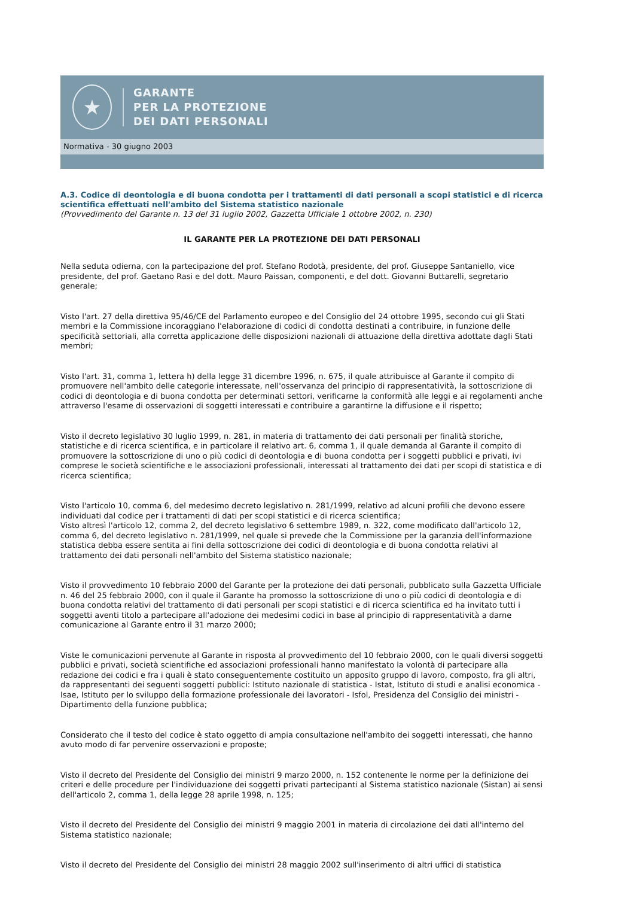★
GARANTE
PER LA PROTEZIONE
DEI DATI PERSONALI
Normativa - 30 giugno 2003
A.3. Codice di deontologia e di buona condotta per i trattamenti di dati personali a scopi statistici e di ricerca scientifica effettuati nell'ambito del Sistema statistico nazionale
(Provvedimento del Garante n. 13 del 31 luglio 2002, Gazzetta Ufficiale 1 ottobre 2002, n. 230)
IL GARANTE PER LA PROTEZIONE DEI DATI PERSONALI
Nella seduta odierna, con la partecipazione del prof. Stefano Rodotà, presidente, del prof. Giuseppe Santaniello, vice presidente, del prof. Gaetano Rasi e del dott. Mauro Paissan, componenti, e del dott. Giovanni Buttarelli, segretario generale;
Visto l'art. 27 della direttiva 95/46/CE del Parlamento europeo e del Consiglio del 24 ottobre 1995, secondo cui gli Stati membri e la Commissione incoraggiano l'elaborazione di codici di condotta destinati a contribuire, in funzione delle specificità settoriali, alla corretta applicazione delle disposizioni nazionali di attuazione della direttiva adottate dagli Stati membri;
Visto l'art. 31, comma 1, lettera h) della legge 31 dicembre 1996, n. 675, il quale attribuisce al Garante il compito di promuovere nell'ambito delle categorie interessate, nell'osservanza del principio di rappresentatività, la sottoscrizione di codici di deontologia e di buona condotta per determinati settori, verificarne la conformità alle leggi e ai regolamenti anche attraverso l'esame di osservazioni di soggetti interessati e contribuire a garantirne la diffusione e il rispetto;
Visto il decreto legislativo 30 luglio 1999, n. 281, in materia di trattamento dei dati personali per finalità storiche, statistiche e di ricerca scientifica, e in particolare il relativo art. 6, comma 1, il quale demanda al Garante il compito di promuovere la sottoscrizione di uno o più codici di deontologia e di buona condotta per i soggetti pubblici e privati, ivi comprese le società scientifiche e le associazioni professionali, interessati al trattamento dei dati per scopi di statistica e di ricerca scientifica;
Visto l'articolo 10, comma 6, del medesimo decreto legislativo n. 281/1999, relativo ad alcuni profili che devono essere individuati dal codice per i trattamenti di dati per scopi statistici e di ricerca scientifica;
Visto altresì l'articolo 12, comma 2, del decreto legislativo 6 settembre 1989, n. 322, come modificato dall'articolo 12, comma 6, del decreto legislativo n. 281/1999, nel quale si prevede che la Commissione per la garanzia dell'informazione statistica debba essere sentita ai fini della sottoscrizione dei codici di deontologia e di buona condotta relativi al trattamento dei dati personali nell'ambito del Sistema statistico nazionale;
Visto il provvedimento 10 febbraio 2000 del Garante per la protezione dei dati personali, pubblicato sulla Gazzetta Ufficiale n. 46 del 25 febbraio 2000, con il quale il Garante ha promosso la sottoscrizione di uno o più codici di deontologia e di buona condotta relativi del trattamento di dati personali per scopi statistici e di ricerca scientifica ed ha invitato tutti i soggetti aventi titolo a partecipare all'adozione dei medesimi codici in base al principio di rappresentatività a darne comunicazione al Garante entro il 31 marzo 2000;
Viste le comunicazioni pervenute al Garante in risposta al provvedimento del 10 febbraio 2000, con le quali diversi soggetti pubblici e privati, società scientifiche ed associazioni professionali hanno manifestato la volontà di partecipare alla redazione dei codici e fra i quali è stato conseguentemente costituito un apposito gruppo di lavoro, composto, fra gli altri, da rappresentanti dei seguenti soggetti pubblici: Istituto nazionale di statistica - Istat, Istituto di studi e analisi economica - Isae, Istituto per lo sviluppo della formazione professionale dei lavoratori - Isfol, Presidenza del Consiglio dei ministri - Dipartimento della funzione pubblica;
Considerato che il testo del codice è stato oggetto di ampia consultazione nell'ambito dei soggetti interessati, che hanno avuto modo di far pervenire osservazioni e proposte;
Visto il decreto del Presidente del Consiglio dei ministri 9 marzo 2000, n. 152 contenente le norme per la definizione dei criteri e delle procedure per l'individuazione dei soggetti privati partecipanti al Sistema statistico nazionale (Sistan) ai sensi dell'articolo 2, comma 1, della legge 28 aprile 1998, n. 125;
Visto il decreto del Presidente del Consiglio dei ministri 9 maggio 2001 in materia di circolazione dei dati all'interno del Sistema statistico nazionale;
Visto il decreto del Presidente del Consiglio dei ministri 28 maggio 2002 sull'inserimento di altri uffici di statistica